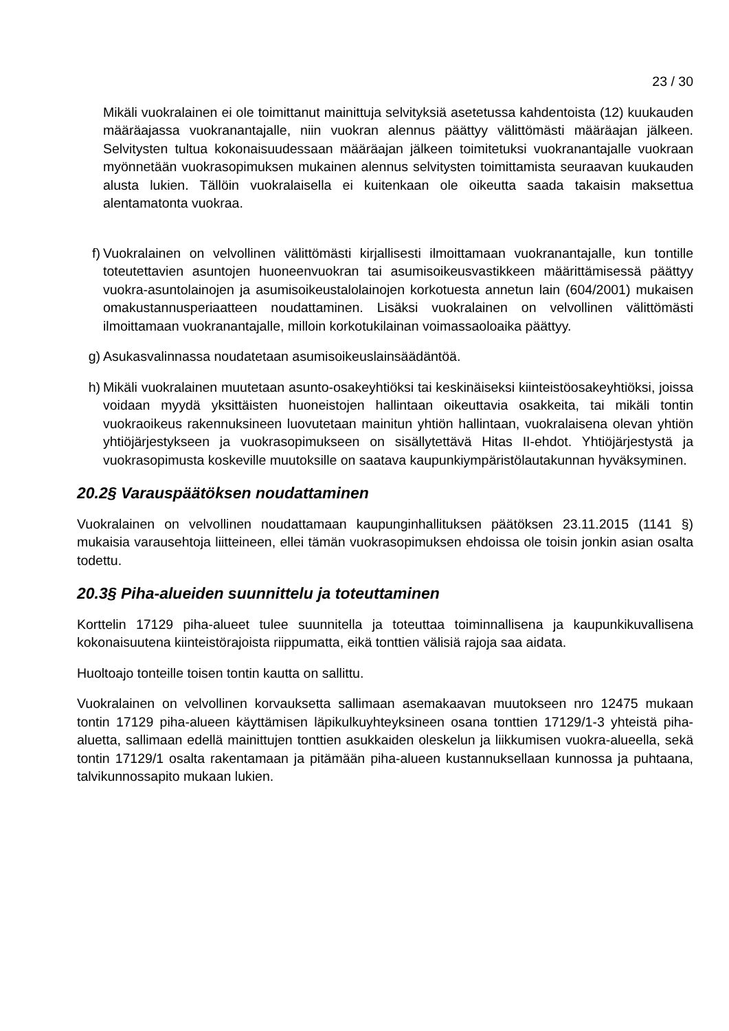23 / 30
Mikäli vuokralainen ei ole toimittanut mainittuja selvityksiä asetetussa kahdentoista (12) kuukauden määräajassa vuokranantajalle, niin vuokran alennus päättyy välittömästi määräajan jälkeen. Selvitysten tultua kokonaisuudessaan määräajan jälkeen toimitetuksi vuokranantajalle vuokraan myönnetään vuokrasopimuksen mukainen alennus selvitysten toimittamista seuraavan kuukauden alusta lukien. Tällöin vuokralaisella ei kuitenkaan ole oikeutta saada takaisin maksettua alentamatonta vuokraa.
f) Vuokralainen on velvollinen välittömästi kirjallisesti ilmoittamaan vuokranantajalle, kun tontille toteutettavien asuntojen huoneenvuokran tai asumisoikeusvastikkeen määrittämisessä päättyy vuokra-asuntolainojen ja asumisoikeustalolainojen korkotuesta annetun lain (604/2001) mukaisen omakustannusperiaatteen noudattaminen. Lisäksi vuokralainen on velvollinen välittömästi ilmoittamaan vuokranantajalle, milloin korkotukilainan voimassaoloaika päättyy.
g) Asukasvalinnassa noudatetaan asumisoikeuslainsäädäntöä.
h) Mikäli vuokralainen muutetaan asunto-osakeyhtiöksi tai keskinäiseksi kiinteistöosakeyhtiöksi, joissa voidaan myydä yksittäisten huoneistojen hallintaan oikeuttavia osakkeita, tai mikäli tontin vuokraoikeus rakennuksineen luovutetaan mainitun yhtiön hallintaan, vuokralaisena olevan yhtiön yhtiöjärjestykseen ja vuokrasopimukseen on sisällytettävä Hitas II-ehdot. Yhtiöjärjestystä ja vuokrasopimusta koskeville muutoksille on saatava kaupunkiympäristölautakunnan hyväksyminen.
20.2§ Varauspäätöksen noudattaminen
Vuokralainen on velvollinen noudattamaan kaupunginhallituksen päätöksen 23.11.2015 (1141 §) mukaisia varausehtoja liitteineen, ellei tämän vuokrasopimuksen ehdoissa ole toisin jonkin asian osalta todettu.
20.3§ Piha-alueiden suunnittelu ja toteuttaminen
Korttelin 17129 piha-alueet tulee suunnitella ja toteuttaa toiminnallisena ja kaupunkikuvallisena kokonaisuutena kiinteistörajoista riippumatta, eikä tonttien välisiä rajoja saa aidata.
Huoltoajo tonteille toisen tontin kautta on sallittu.
Vuokralainen on velvollinen korvauksetta sallimaan asemakaavan muutokseen nro 12475 mukaan tontin 17129 piha-alueen käyttämisen läpikulkuyhteyksineen osana tonttien 17129/1-3 yhteistä piha-aluetta, sallimaan edellä mainittujen tonttien asukkaiden oleskelun ja liikkumisen vuokra-alueella, sekä tontin 17129/1 osalta rakentamaan ja pitämään piha-alueen kustannuksellaan kunnossa ja puhtaana, talvikunnossapito mukaan lukien.